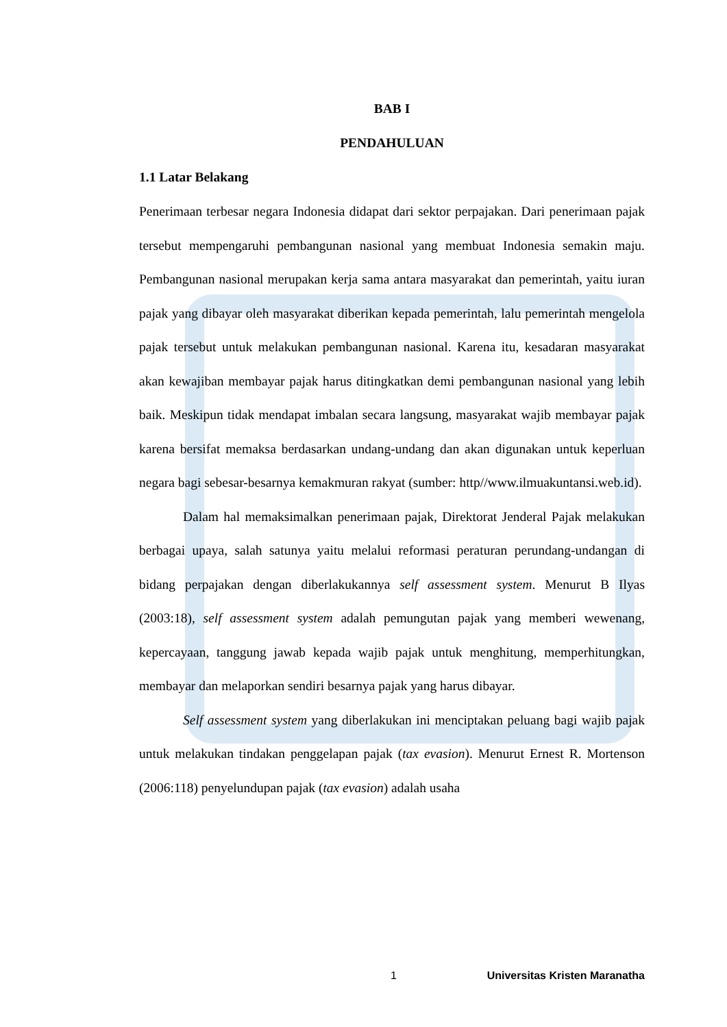BAB I
PENDAHULUAN
1.1 Latar Belakang
Penerimaan terbesar negara Indonesia didapat dari sektor perpajakan. Dari penerimaan pajak tersebut mempengaruhi pembangunan nasional yang membuat Indonesia semakin maju. Pembangunan nasional merupakan kerja sama antara masyarakat dan pemerintah, yaitu iuran pajak yang dibayar oleh masyarakat diberikan kepada pemerintah, lalu pemerintah mengelola pajak tersebut untuk melakukan pembangunan nasional. Karena itu, kesadaran masyarakat akan kewajiban membayar pajak harus ditingkatkan demi pembangunan nasional yang lebih baik. Meskipun tidak mendapat imbalan secara langsung, masyarakat wajib membayar pajak karena bersifat memaksa berdasarkan undang-undang dan akan digunakan untuk keperluan negara bagi sebesar-besarnya kemakmuran rakyat (sumber: http//www.ilmuakuntansi.web.id).
Dalam hal memaksimalkan penerimaan pajak, Direktorat Jenderal Pajak melakukan berbagai upaya, salah satunya yaitu melalui reformasi peraturan perundang-undangan di bidang perpajakan dengan diberlakukannya self assessment system. Menurut B Ilyas (2003:18), self assessment system adalah pemungutan pajak yang memberi wewenang, kepercayaan, tanggung jawab kepada wajib pajak untuk menghitung, memperhitungkan, membayar dan melaporkan sendiri besarnya pajak yang harus dibayar.
Self assessment system yang diberlakukan ini menciptakan peluang bagi wajib pajak untuk melakukan tindakan penggelapan pajak (tax evasion). Menurut Ernest R. Mortenson (2006:118) penyelundupan pajak (tax evasion) adalah usaha
1 Universitas Kristen Maranatha